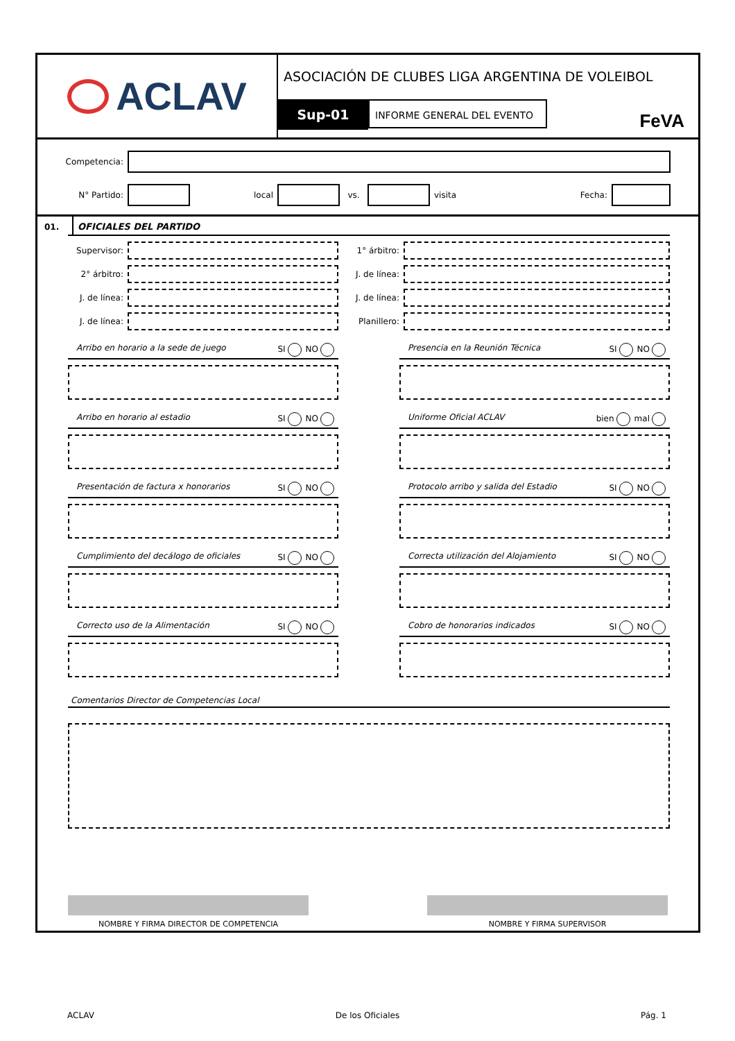ACLAV
ASOCIACIÓN DE CLUBES LIGA ARGENTINA DE VOLEIBOL
Sup-01 INFORME GENERAL DEL EVENTO
FeVA
Competencia:
N° Partido: local vs. visita Fecha:
01. OFICIALES DEL PARTIDO
Supervisor:
2° árbitro:
J. de línea:
J. de línea:
1° árbitro:
J. de línea:
J. de línea:
Planillero:
Arribo en horario a la sede de juego SI NO
Arribo en horario al estadio SI NO
Presentación de factura x honorarios SI NO
Cumplimiento del decálogo de oficiales SI NO
Correcto uso de la Alimentación SI NO
Presencia en la Reunión Técnica SI NO
Uniforme Oficial ACLAV bien mal
Protocolo arribo y salida del Estadio SI NO
Correcta utilización del Alojamiento SI NO
Cobro de honorarios indicados SI NO
Comentarios Director de Competencias Local
NOMBRE Y FIRMA DIRECTOR DE COMPETENCIA
NOMBRE Y FIRMA SUPERVISOR
ACLAV De los Oficiales Pág. 1